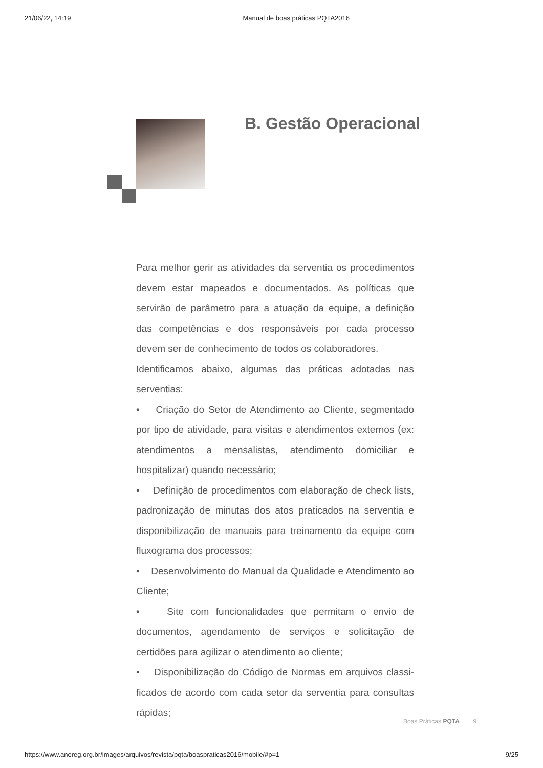21/06/22, 14:19 Manual de boas práticas PQTA2016
B. Gestão Operacional
Para melhor gerir as atividades da serventia os procedimentos devem estar mapeados e documentados. As políticas que servirão de parâmetro para a atuação da equipe, a definição das competências e dos responsáveis por cada processo devem ser de conhecimento de todos os colaboradores.
Identificamos abaixo, algumas das práticas adotadas nas serventias:
• Criação do Setor de Atendimento ao Cliente, segmentado por tipo de atividade, para visitas e atendimentos externos (ex: atendimentos a mensalistas, atendimento domiciliar e hospitalizar) quando necessário;
• Definição de procedimentos com elaboração de check lists, padronização de minutas dos atos praticados na serventia e disponibilização de manuais para treinamento da equipe com fluxograma dos processos;
• Desenvolvimento do Manual da Qualidade e Atendimento ao Cliente;
• Site com funcionalidades que permitam o envio de documentos, agendamento de serviços e solicitação de certidões para agilizar o atendimento ao cliente;
• Disponibilização do Código de Normas em arquivos classi-ficados de acordo com cada setor da serventia para consultas rápidas;
Boas Práticas PQTA 9
https://www.anoreg.org.br/images/arquivos/revista/pqta/boaspraticas2016/mobile/#p=1 9/25